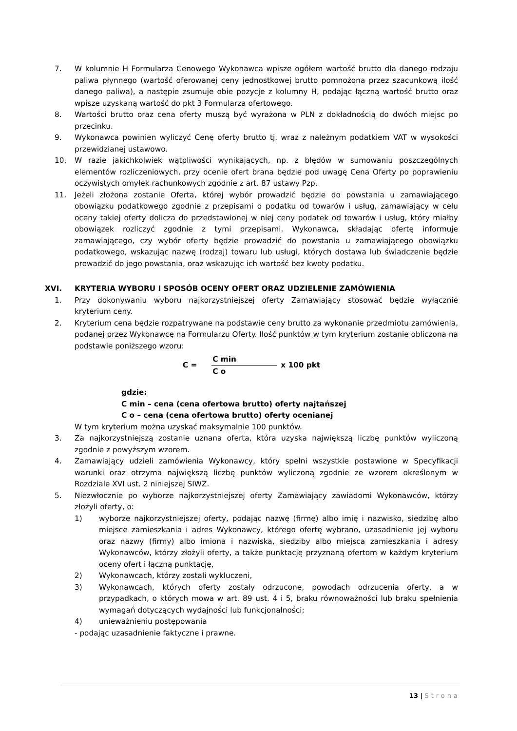7. W kolumnie H Formularza Cenowego Wykonawca wpisze ogółem wartość brutto dla danego rodzaju paliwa płynnego (wartość oferowanej ceny jednostkowej brutto pomnożona przez szacunkową ilość danego paliwa), a następie zsumuje obie pozycje z kolumny H, podając łączną wartość brutto oraz wpisze uzyskaną wartość do pkt 3 Formularza ofertowego.
8. Wartości brutto oraz cena oferty muszą być wyrażona w PLN z dokładnością do dwóch miejsc po przecinku.
9. Wykonawca powinien wyliczyć Cenę oferty brutto tj. wraz z należnym podatkiem VAT w wysokości przewidzianej ustawowo.
10. W razie jakichkolwiek wątpliwości wynikających, np. z błędów w sumowaniu poszczególnych elementów rozliczeniowych, przy ocenie ofert brana będzie pod uwagę Cena Oferty po poprawieniu oczywistych omyłek rachunkowych zgodnie z art. 87 ustawy Pzp.
11. Jeżeli złożona zostanie Oferta, której wybór prowadzić będzie do powstania u zamawiającego obowiązku podatkowego zgodnie z przepisami o podatku od towarów i usług, zamawiający w celu oceny takiej oferty dolicza do przedstawionej w niej ceny podatek od towarów i usług, który miałby obowiązek rozliczyć zgodnie z tymi przepisami. Wykonawca, składając ofertę informuje zamawiającego, czy wybór oferty będzie prowadzić do powstania u zamawiającego obowiązku podatkowego, wskazując nazwę (rodzaj) towaru lub usługi, których dostawa lub świadczenie będzie prowadzić do jego powstania, oraz wskazując ich wartość bez kwoty podatku.
XVI. KRYTERIA WYBORU I SPOSÓB OCENY OFERT ORAZ UDZIELENIE ZAMÓWIENIA
1. Przy dokonywaniu wyboru najkorzystniejszej oferty Zamawiający stosować będzie wyłącznie kryterium ceny.
2. Kryterium cena będzie rozpatrywane na podstawie ceny brutto za wykonanie przedmiotu zamówienia, podanej przez Wykonawcę na Formularzu Oferty. Ilość punktów w tym kryterium zostanie obliczona na podstawie poniższego wzoru:
C =
C min
C o
x 100 pkt
gdzie:
C min – cena (cena ofertowa brutto) oferty najtańszej
C o – cena (cena ofertowa brutto) oferty ocenianej
W tym kryterium można uzyskać maksymalnie 100 punktów.
3. Za najkorzystniejszą zostanie uznana oferta, która uzyska największą liczbę punktów wyliczoną zgodnie z powyższym wzorem.
4. Zamawiający udzieli zamówienia Wykonawcy, który spełni wszystkie postawione w Specyfikacji warunki oraz otrzyma największą liczbę punktów wyliczoną zgodnie ze wzorem określonym w Rozdziale XVI ust. 2 niniejszej SIWZ.
5. Niezwłocznie po wyborze najkorzystniejszej oferty Zamawiający zawiadomi Wykonawców, którzy złożyli oferty, o:
1) wyborze najkorzystniejszej oferty, podając nazwę (firmę) albo imię i nazwisko, siedzibę albo miejsce zamieszkania i adres Wykonawcy, którego ofertę wybrano, uzasadnienie jej wyboru oraz nazwy (firmy) albo imiona i nazwiska, siedziby albo miejsca zamieszkania i adresy Wykonawców, którzy złożyli oferty, a także punktację przyznaną ofertom w każdym kryterium oceny ofert i łączną punktację,
2) Wykonawcach, którzy zostali wykluczeni,
3) Wykonawcach, których oferty zostały odrzucone, powodach odrzucenia oferty, a w przypadkach, o których mowa w art. 89 ust. 4 i 5, braku równoważności lub braku spełnienia wymagań dotyczących wydajności lub funkcjonalności;
4) unieważnieniu postępowania
- podając uzasadnienie faktyczne i prawne.
13 | Strona